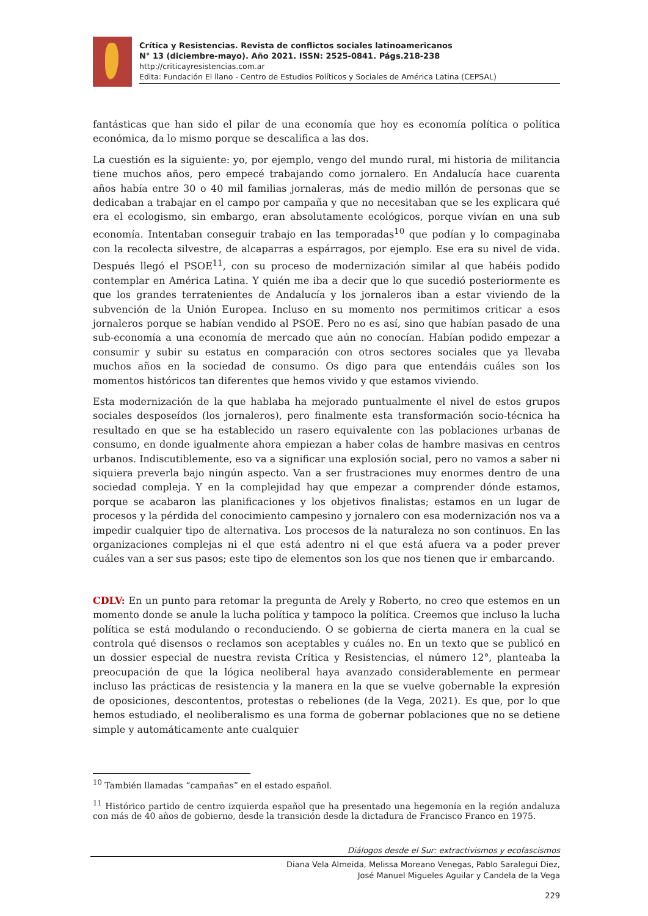Crítica y Resistencias. Revista de conflictos sociales latinoamericanos
N° 13 (diciembre-mayo). Año 2021. ISSN: 2525-0841. Págs.218-238
http://criticayresistencias.com.ar
Edita: Fundación El llano - Centro de Estudios Políticos y Sociales de América Latina (CEPSAL)
fantásticas que han sido el pilar de una economía que hoy es economía política o política económica, da lo mismo porque se descalifica a las dos.
La cuestión es la siguiente: yo, por ejemplo, vengo del mundo rural, mi historia de militancia tiene muchos años, pero empecé trabajando como jornalero. En Andalucía hace cuarenta años había entre 30 o 40 mil familias jornaleras, más de medio millón de personas que se dedicaban a trabajar en el campo por campaña y que no necesitaban que se les explicara qué era el ecologismo, sin embargo, eran absolutamente ecológicos, porque vivían en una sub economía. Intentaban conseguir trabajo en las temporadas<sup>10</sup> que podían y lo compaginaba con la recolecta silvestre, de alcaparras a espárragos, por ejemplo. Ese era su nivel de vida. Después llegó el PSOE<sup>11</sup>, con su proceso de modernización similar al que habéis podido contemplar en América Latina. Y quién me iba a decir que lo que sucedió posteriormente es que los grandes terratenientes de Andalucía y los jornaleros iban a estar viviendo de la subvención de la Unión Europea. Incluso en su momento nos permitimos criticar a esos jornaleros porque se habían vendido al PSOE. Pero no es así, sino que habían pasado de una sub-economía a una economía de mercado que aún no conocían. Habían podido empezar a consumir y subir su estatus en comparación con otros sectores sociales que ya llevaba muchos años en la sociedad de consumo. Os digo para que entendáis cuáles son los momentos históricos tan diferentes que hemos vivido y que estamos viviendo.
Esta modernización de la que hablaba ha mejorado puntualmente el nivel de estos grupos sociales desposeídos (los jornaleros), pero finalmente esta transformación socio-técnica ha resultado en que se ha establecido un rasero equivalente con las poblaciones urbanas de consumo, en donde igualmente ahora empiezan a haber colas de hambre masivas en centros urbanos. Indiscutiblemente, eso va a significar una explosión social, pero no vamos a saber ni siquiera preverla bajo ningún aspecto. Van a ser frustraciones muy enormes dentro de una sociedad compleja. Y en la complejidad hay que empezar a comprender dónde estamos, porque se acabaron las planificaciones y los objetivos finalistas; estamos en un lugar de procesos y la pérdida del conocimiento campesino y jornalero con esa modernización nos va a impedir cualquier tipo de alternativa. Los procesos de la naturaleza no son continuos. En las organizaciones complejas ni el que está adentro ni el que está afuera va a poder prever cuáles van a ser sus pasos; este tipo de elementos son los que nos tienen que ir embarcando.
CDLV: En un punto para retomar la pregunta de Arely y Roberto, no creo que estemos en un momento donde se anule la lucha política y tampoco la política. Creemos que incluso la lucha política se está modulando o reconduciendo. O se gobierna de cierta manera en la cual se controla qué disensos o reclamos son aceptables y cuáles no. En un texto que se publicó en un dossier especial de nuestra revista Crítica y Resistencias, el número 12°, planteaba la preocupación de que la lógica neoliberal haya avanzado considerablemente en permear incluso las prácticas de resistencia y la manera en la que se vuelve gobernable la expresión de oposiciones, descontentos, protestas o rebeliones (de la Vega, 2021). Es que, por lo que hemos estudiado, el neoliberalismo es una forma de gobernar poblaciones que no se detiene simple y automáticamente ante cualquier
<sup>10</sup> También llamadas “campañas” en el estado español.
<sup>11</sup> Histórico partido de centro izquierda español que ha presentado una hegemonía en la región andaluza con más de 40 años de gobierno, desde la transición desde la dictadura de Francisco Franco en 1975.
Diálogos desde el Sur: extractivismos y ecofascismos
Diana Vela Almeida, Melissa Moreano Venegas, Pablo Saralegui Diez,
José Manuel Migueles Aguilar y Candela de la Vega
229